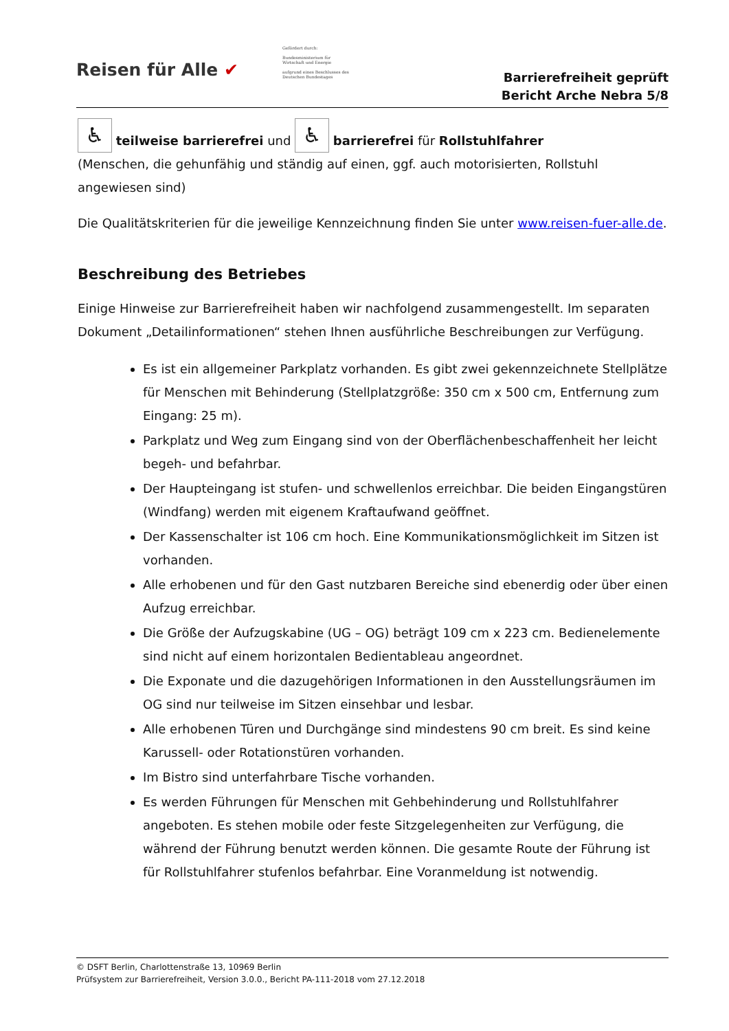Reisen für Alle ✔
Gefördert durch:
Bundesministerium für Wirtschaft und Energie
aufgrund eines Beschlusses des Deutschen Bundestages
Barrierefreiheit geprüft
Bericht Arche Nebra 5/8
♿ teilweise barrierefrei und ♿ barrierefrei für Rollstuhlfahrer
(Menschen, die gehunfähig und ständig auf einen, ggf. auch motorisierten, Rollstuhl angewiesen sind)
Die Qualitätskriterien für die jeweilige Kennzeichnung finden Sie unter www.reisen-fuer-alle.de.
Beschreibung des Betriebes
Einige Hinweise zur Barrierefreiheit haben wir nachfolgend zusammengestellt. Im separaten Dokument „Detailinformationen“ stehen Ihnen ausführliche Beschreibungen zur Verfügung.
Es ist ein allgemeiner Parkplatz vorhanden. Es gibt zwei gekennzeichnete Stellplätze für Menschen mit Behinderung (Stellplatzgröße: 350 cm x 500 cm, Entfernung zum Eingang: 25 m).
Parkplatz und Weg zum Eingang sind von der Oberflächenbeschaffenheit her leicht begeh- und befahrbar.
Der Haupteingang ist stufen- und schwellenlos erreichbar. Die beiden Eingangstüren (Windfang) werden mit eigenem Kraftaufwand geöffnet.
Der Kassenschalter ist 106 cm hoch. Eine Kommunikationsmöglichkeit im Sitzen ist vorhanden.
Alle erhobenen und für den Gast nutzbaren Bereiche sind ebenerdig oder über einen Aufzug erreichbar.
Die Größe der Aufzugskabine (UG – OG) beträgt 109 cm x 223 cm. Bedienelemente sind nicht auf einem horizontalen Bedientableau angeordnet.
Die Exponate und die dazugehörigen Informationen in den Ausstellungsräumen im OG sind nur teilweise im Sitzen einsehbar und lesbar.
Alle erhobenen Türen und Durchgänge sind mindestens 90 cm breit. Es sind keine Karussell- oder Rotationstüren vorhanden.
Im Bistro sind unterfahrbare Tische vorhanden.
Es werden Führungen für Menschen mit Gehbehinderung und Rollstuhlfahrer angeboten. Es stehen mobile oder feste Sitzgelegenheiten zur Verfügung, die während der Führung benutzt werden können. Die gesamte Route der Führung ist für Rollstuhlfahrer stufenlos befahrbar. Eine Voranmeldung ist notwendig.
© DSFT Berlin, Charlottenstraße 13, 10969 Berlin
Prüfsystem zur Barrierefreiheit, Version 3.0.0., Bericht PA-111-2018 vom 27.12.2018